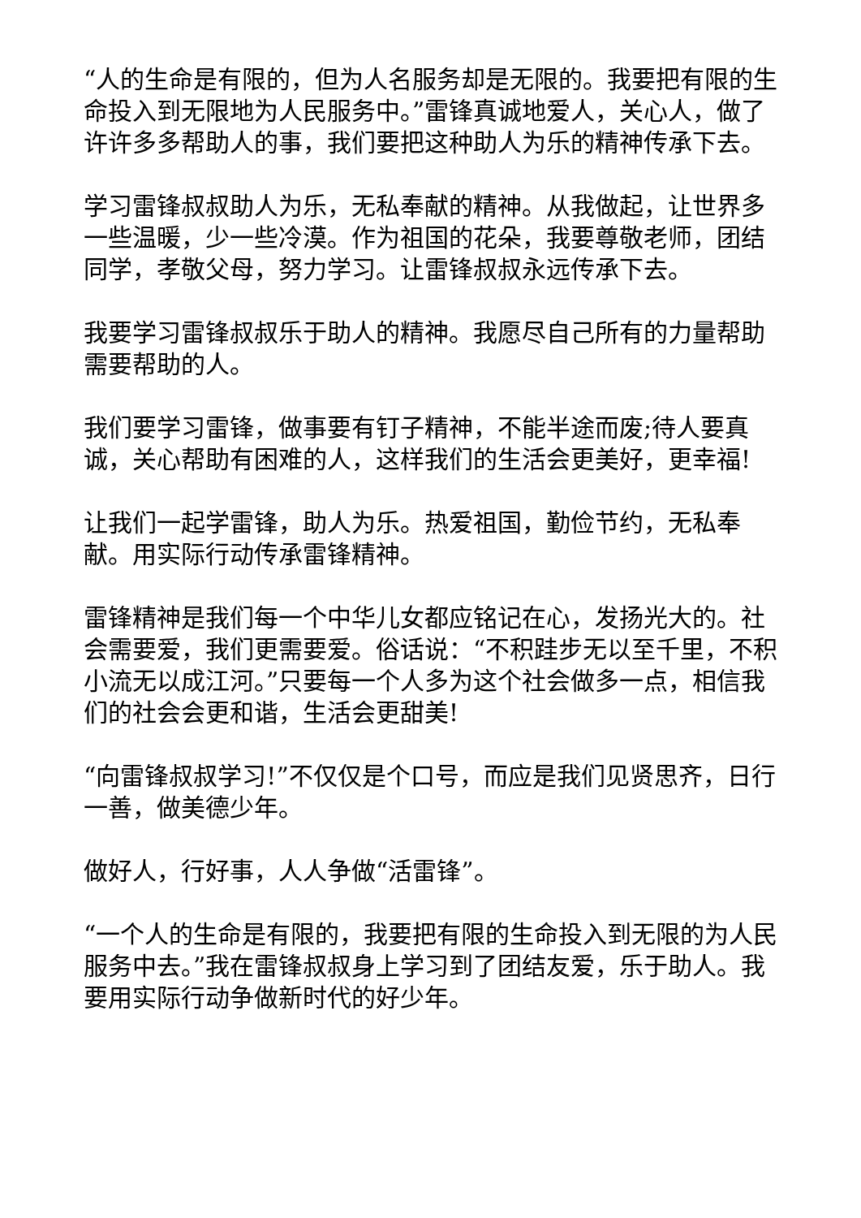“人的生命是有限的，但为人名服务却是无限的。我要把有限的生命投入到无限地为人民服务中。”雷锋真诚地爱人，关心人，做了许许多多帮助人的事，我们要把这种助人为乐的精神传承下去。
学习雷锋叔叔助人为乐，无私奉献的精神。从我做起，让世界多一些温暖，少一些冷漠。作为祖国的花朵，我要尊敬老师，团结同学，孝敬父母，努力学习。让雷锋叔叔永远传承下去。
我要学习雷锋叔叔乐于助人的精神。我愿尽自己所有的力量帮助需要帮助的人。
我们要学习雷锋，做事要有钉子精神，不能半途而废;待人要真诚，关心帮助有困难的人，这样我们的生活会更美好，更幸福!
让我们一起学雷锋，助人为乐。热爱祖国，勤俭节约，无私奉献。用实际行动传承雷锋精神。
雷锋精神是我们每一个中华儿女都应铭记在心，发扬光大的。社会需要爱，我们更需要爱。俗话说：“不积跬步无以至千里，不积小流无以成江河。”只要每一个人多为这个社会做多一点，相信我们的社会会更和谐，生活会更甜美!
“向雷锋叔叔学习!”不仅仅是个口号，而应是我们见贤思齐，日行一善，做美德少年。
做好人，行好事，人人争做“活雷锋”。
“一个人的生命是有限的，我要把有限的生命投入到无限的为人民服务中去。”我在雷锋叔叔身上学习到了团结友爱，乐于助人。我要用实际行动争做新时代的好少年。